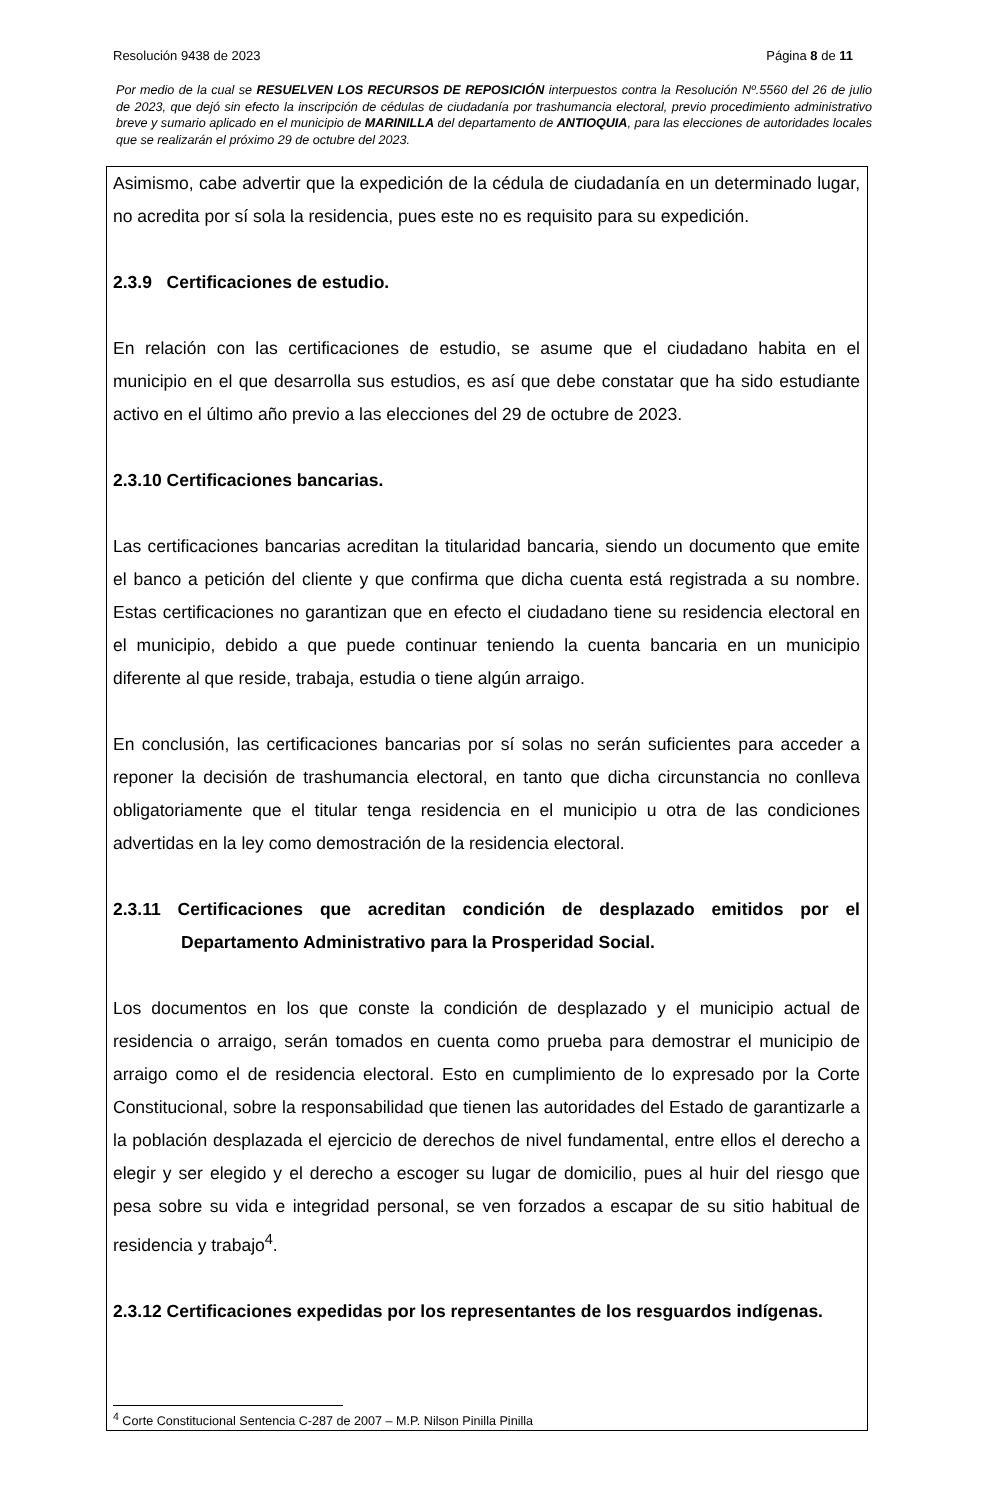Resolución 9438 de 2023 Página 8 de 11
Por medio de la cual se RESUELVEN LOS RECURSOS DE REPOSICIÓN interpuestos contra la Resolución Nº.5560 del 26 de julio de 2023, que dejó sin efecto la inscripción de cédulas de ciudadanía por trashumancia electoral, previo procedimiento administrativo breve y sumario aplicado en el municipio de MARINILLA del departamento de ANTIOQUIA, para las elecciones de autoridades locales que se realizarán el próximo 29 de octubre del 2023.
Asimismo, cabe advertir que la expedición de la cédula de ciudadanía en un determinado lugar, no acredita por sí sola la residencia, pues este no es requisito para su expedición.
2.3.9 Certificaciones de estudio.
En relación con las certificaciones de estudio, se asume que el ciudadano habita en el municipio en el que desarrolla sus estudios, es así que debe constatar que ha sido estudiante activo en el último año previo a las elecciones del 29 de octubre de 2023.
2.3.10 Certificaciones bancarias.
Las certificaciones bancarias acreditan la titularidad bancaria, siendo un documento que emite el banco a petición del cliente y que confirma que dicha cuenta está registrada a su nombre. Estas certificaciones no garantizan que en efecto el ciudadano tiene su residencia electoral en el municipio, debido a que puede continuar teniendo la cuenta bancaria en un municipio diferente al que reside, trabaja, estudia o tiene algún arraigo.
En conclusión, las certificaciones bancarias por sí solas no serán suficientes para acceder a reponer la decisión de trashumancia electoral, en tanto que dicha circunstancia no conlleva obligatoriamente que el titular tenga residencia en el municipio u otra de las condiciones advertidas en la ley como demostración de la residencia electoral.
2.3.11 Certificaciones que acreditan condición de desplazado emitidos por el Departamento Administrativo para la Prosperidad Social.
Los documentos en los que conste la condición de desplazado y el municipio actual de residencia o arraigo, serán tomados en cuenta como prueba para demostrar el municipio de arraigo como el de residencia electoral. Esto en cumplimiento de lo expresado por la Corte Constitucional, sobre la responsabilidad que tienen las autoridades del Estado de garantizarle a la población desplazada el ejercicio de derechos de nivel fundamental, entre ellos el derecho a elegir y ser elegido y el derecho a escoger su lugar de domicilio, pues al huir del riesgo que pesa sobre su vida e integridad personal, se ven forzados a escapar de su sitio habitual de residencia y trabajo<sup>4</sup>.
2.3.12 Certificaciones expedidas por los representantes de los resguardos indígenas.
<sup>4</sup> Corte Constitucional Sentencia C-287 de 2007 – M.P. Nilson Pinilla Pinilla